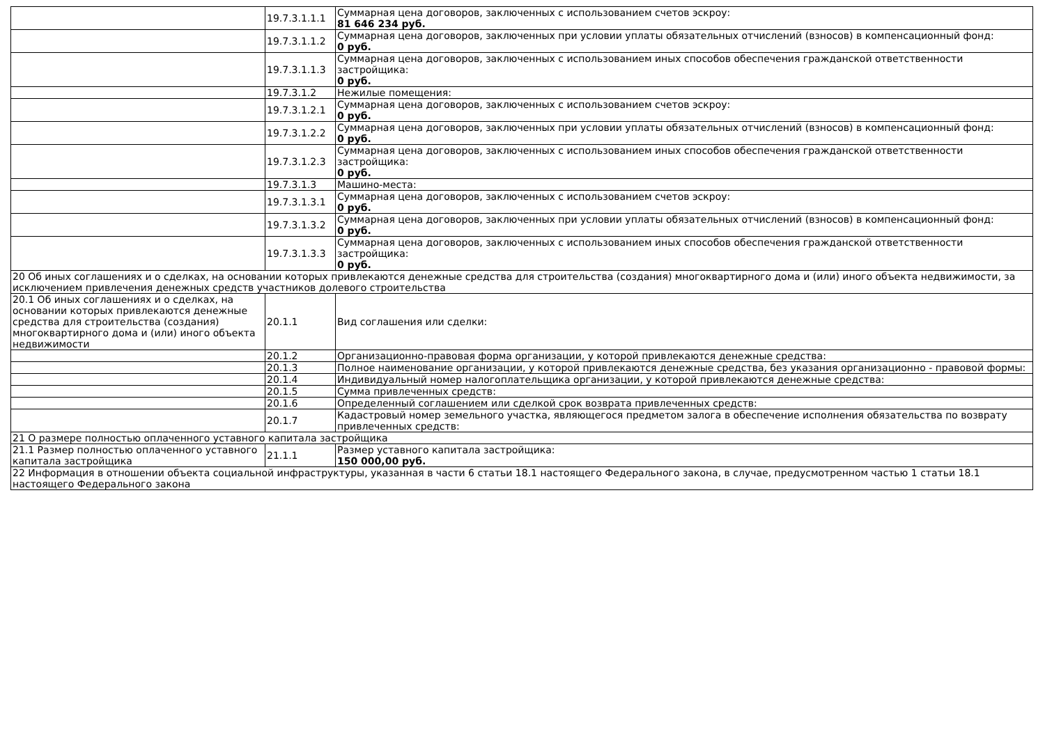| | 19.7.3.1.1.1 | Суммарная цена договоров, заключенных с использованием счетов эскроу: 81 646 234 руб. |
| | 19.7.3.1.1.2 | Суммарная цена договоров, заключенных при условии уплаты обязательных отчислений (взносов) в компенсационный фонд: 0 руб. |
| | 19.7.3.1.1.3 | Суммарная цена договоров, заключенных с использованием иных способов обеспечения гражданской ответственности застройщика: 0 руб. |
| | 19.7.3.1.2 | Нежилые помещения: |
| | 19.7.3.1.2.1 | Суммарная цена договоров, заключенных с использованием счетов эскроу: 0 руб. |
| | 19.7.3.1.2.2 | Суммарная цена договоров, заключенных при условии уплаты обязательных отчислений (взносов) в компенсационный фонд: 0 руб. |
| | 19.7.3.1.2.3 | Суммарная цена договоров, заключенных с использованием иных способов обеспечения гражданской ответственности застройщика: 0 руб. |
| | 19.7.3.1.3 | Машино-места: |
| | 19.7.3.1.3.1 | Суммарная цена договоров, заключенных с использованием счетов эскроу: 0 руб. |
| | 19.7.3.1.3.2 | Суммарная цена договоров, заключенных при условии уплаты обязательных отчислений (взносов) в компенсационный фонд: 0 руб. |
| | 19.7.3.1.3.3 | Суммарная цена договоров, заключенных с использованием иных способов обеспечения гражданской ответственности застройщика: 0 руб. |
| 20 Об иных соглашениях и о сделках, на основании которых привлекаются денежные средства для строительства (создания) многоквартирного дома и (или) иного объекта недвижимости, за исключением привлечения денежных средств участников долевого строительства | | |
| 20.1 Об иных соглашениях и о сделках, на основании которых привлекаются денежные средства для строительства (создания) многоквартирного дома и (или) иного объекта недвижимости | 20.1.1 | Вид соглашения или сделки: |
| | 20.1.2 | Организационно-правовая форма организации, у которой привлекаются денежные средства: |
| | 20.1.3 | Полное наименование организации, у которой привлекаются денежные средства, без указания организационно - правовой формы: |
| | 20.1.4 | Индивидуальный номер налогоплательщика организации, у которой привлекаются денежные средства: |
| | 20.1.5 | Сумма привлеченных средств: |
| | 20.1.6 | Определенный соглашением или сделкой срок возврата привлеченных средств: |
| | 20.1.7 | Кадастровый номер земельного участка, являющегося предметом залога в обеспечение исполнения обязательства по возврату привлеченных средств: |
| 21 О размере полностью оплаченного уставного капитала застройщика | | |
| 21.1 Размер полностью оплаченного уставного капитала застройщика | 21.1.1 | Размер уставного капитала застройщика: 150 000,00 руб. |
| 22 Информация в отношении объекта социальной инфраструктуры, указанная в части 6 статьи 18.1 настоящего Федерального закона, в случае, предусмотренном частью 1 статьи 18.1 настоящего Федерального закона | | |